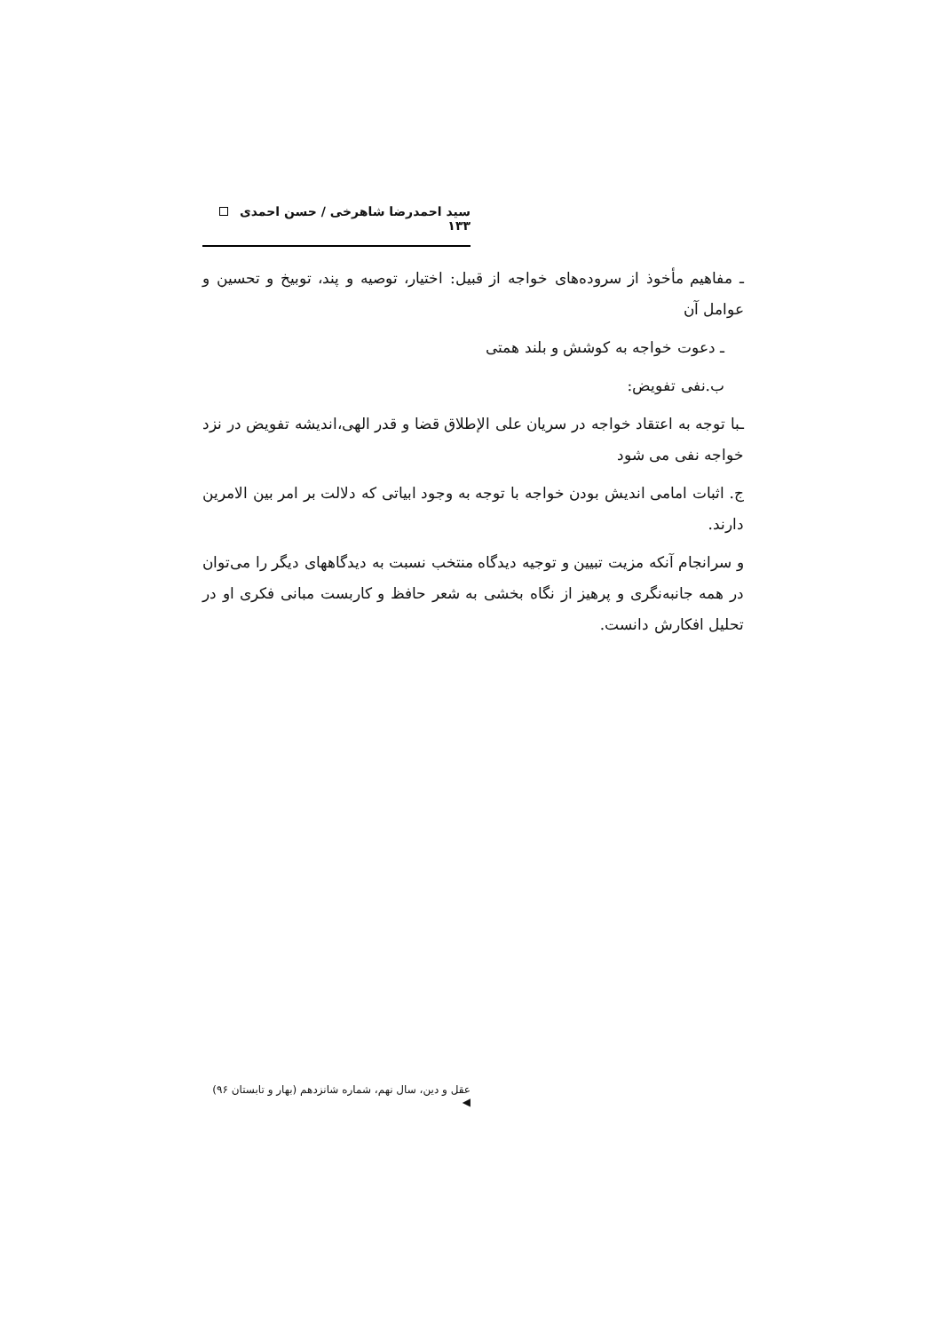سید احمدرضا شاهرخی / حسن احمدی ۱۳۳
ـ مفاهیم مأخوذ از سروده‌های خواجه از قبیل: اختیار، توصیه و پند، توبیخ و تحسین و عوامل آن
ـ دعوت خواجه به کوشش و بلند همتی
ب.نفی تفویض:
ـبا توجه به اعتقاد خواجه در سریان علی الإطلاق قضا و قدر الهی،اندیشه تفویض در نزد خواجه نفی می شود
ج. اثبات امامی اندیش بودن خواجه با توجه به وجود ابیاتی که دلالت بر امر بین الامرین دارند.
و سرانجام آنکه مزیت تبیین و توجیه دیدگاه منتخب نسبت به دیدگاههای دیگر را می‌توان در همه جانبه‌نگری و پرهیز از نگاه بخشی به شعر حافظ و کاربست مبانی فکری او در تحلیل افکارش دانست.
عقل و دین، سال نهم، شماره شانزدهم (بهار و تابستان ۹۶) ◀